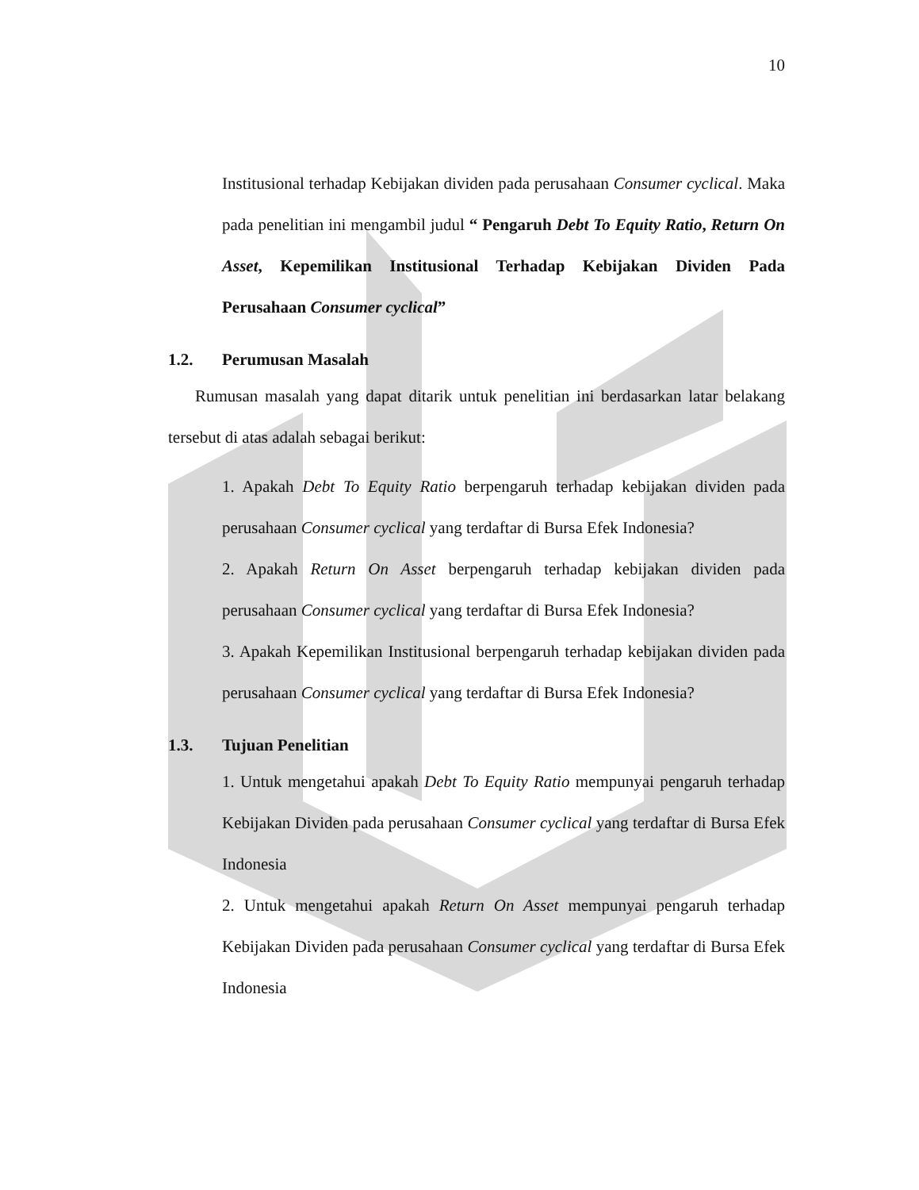10
Institusional terhadap Kebijakan dividen pada perusahaan Consumer cyclical. Maka pada penelitian ini mengambil judul “ Pengaruh Debt To Equity Ratio, Return On Asset, Kepemilikan Institusional Terhadap Kebijakan Dividen Pada Perusahaan Consumer cyclical”
1.2. Perumusan Masalah
Rumusan masalah yang dapat ditarik untuk penelitian ini berdasarkan latar belakang tersebut di atas adalah sebagai berikut:
1. Apakah Debt To Equity Ratio berpengaruh terhadap kebijakan dividen pada perusahaan Consumer cyclical yang terdaftar di Bursa Efek Indonesia?
2. Apakah Return On Asset berpengaruh terhadap kebijakan dividen pada perusahaan Consumer cyclical yang terdaftar di Bursa Efek Indonesia?
3. Apakah Kepemilikan Institusional berpengaruh terhadap kebijakan dividen pada perusahaan Consumer cyclical yang terdaftar di Bursa Efek Indonesia?
1.3. Tujuan Penelitian
1. Untuk mengetahui apakah Debt To Equity Ratio mempunyai pengaruh terhadap Kebijakan Dividen pada perusahaan Consumer cyclical yang terdaftar di Bursa Efek Indonesia
2. Untuk mengetahui apakah Return On Asset mempunyai pengaruh terhadap Kebijakan Dividen pada perusahaan Consumer cyclical yang terdaftar di Bursa Efek Indonesia